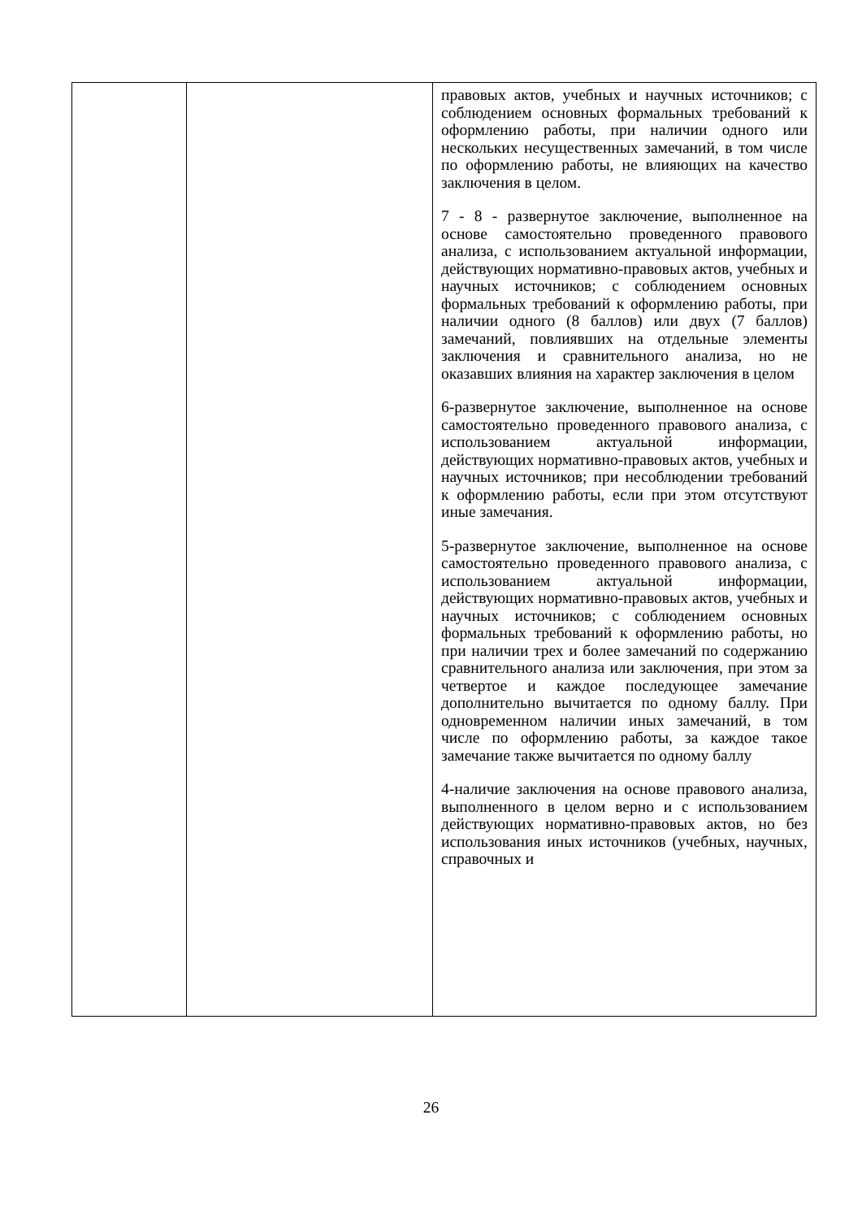| | | правовых актов, учебных и научных источников; с соблюдением основных формальных требований к оформлению работы, при наличии одного или нескольких несущественных замечаний, в том числе по оформлению работы, не влияющих на качество заключения в целом. 7 - 8 - развернутое заключение, выполненное на основе самостоятельно проведенного правового анализа, с использованием актуальной информации, действующих нормативно-правовых актов, учебных и научных источников; с соблюдением основных формальных требований к оформлению работы, при наличии одного (8 баллов) или двух (7 баллов) замечаний, повлиявших на отдельные элементы заключения и сравнительного анализа, но не оказавших влияния на характер заключения в целом 6-развернутое заключение, выполненное на основе самостоятельно проведенного правового анализа, с использованием актуальной информации, действующих нормативно-правовых актов, учебных и научных источников; при несоблюдении требований к оформлению работы, если при этом отсутствуют иные замечания. 5-развернутое заключение, выполненное на основе самостоятельно проведенного правового анализа, с использованием актуальной информации, действующих нормативно-правовых актов, учебных и научных источников; с соблюдением основных формальных требований к оформлению работы, но при наличии трех и более замечаний по содержанию сравнительного анализа или заключения, при этом за четвертое и каждое последующее замечание дополнительно вычитается по одному баллу. При одновременном наличии иных замечаний, в том числе по оформлению работы, за каждое такое замечание также вычитается по одному баллу 4-наличие заключения на основе правового анализа, выполненного в целом верно и с использованием действующих нормативно-правовых актов, но без использования иных источников (учебных, научных, справочных и |
26